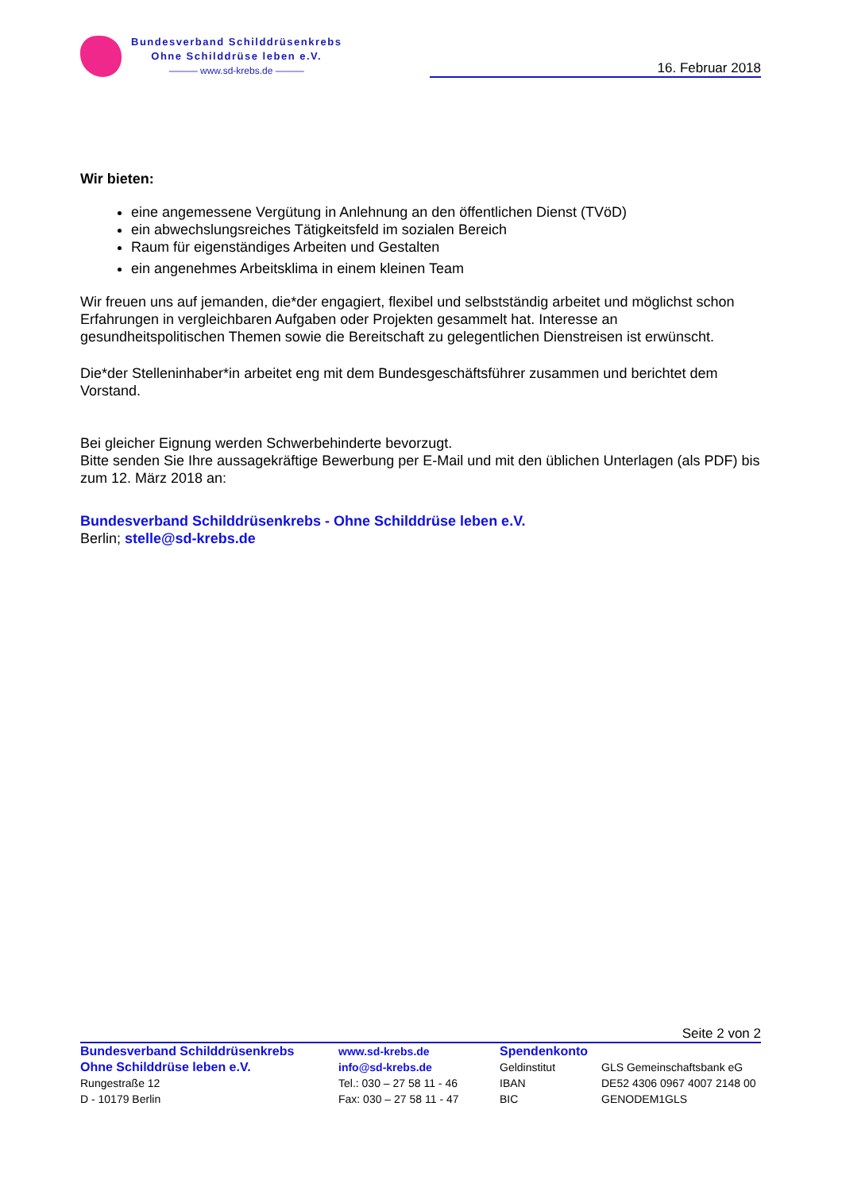Bundesverband Schilddrüsenkrebs
Ohne Schilddrüse leben e.V.
——— www.sd-krebs.de ———
16. Februar 2018
Wir bieten:
eine angemessene Vergütung in Anlehnung an den öffentlichen Dienst (TVöD)
ein abwechslungsreiches Tätigkeitsfeld im sozialen Bereich
Raum für eigenständiges Arbeiten und Gestalten
ein angenehmes Arbeitsklima in einem kleinen Team
Wir freuen uns auf jemanden, die*der engagiert, flexibel und selbstständig arbeitet und möglichst schon Erfahrungen in vergleichbaren Aufgaben oder Projekten gesammelt hat. Interesse an gesundheitspolitischen Themen sowie die Bereitschaft zu gelegentlichen Dienstreisen ist erwünscht.
Die*der Stelleninhaber*in arbeitet eng mit dem Bundesgeschäftsführer zusammen und berichtet dem Vorstand.
Bei gleicher Eignung werden Schwerbehinderte bevorzugt.
Bitte senden Sie Ihre aussagekräftige Bewerbung per E-Mail und mit den üblichen Unterlagen (als PDF) bis zum 12. März 2018 an:
Bundesverband Schilddrüsenkrebs - Ohne Schilddrüse leben e.V.
Berlin; stelle@sd-krebs.de
Seite 2 von 2
Bundesverband Schilddrüsenkrebs
Ohne Schilddrüse leben e.V.
Rungestraße 12
D - 10179 Berlin
www.sd-krebs.de
info@sd-krebs.de
Tel.: 030 – 27 58 11 - 46
Fax: 030 – 27 58 11 - 47
Spendenkonto
Geldinstitut
IBAN
BIC
GLS Gemeinschaftsbank eG
DE52 4306 0967 4007 2148 00
GENODEM1GLS